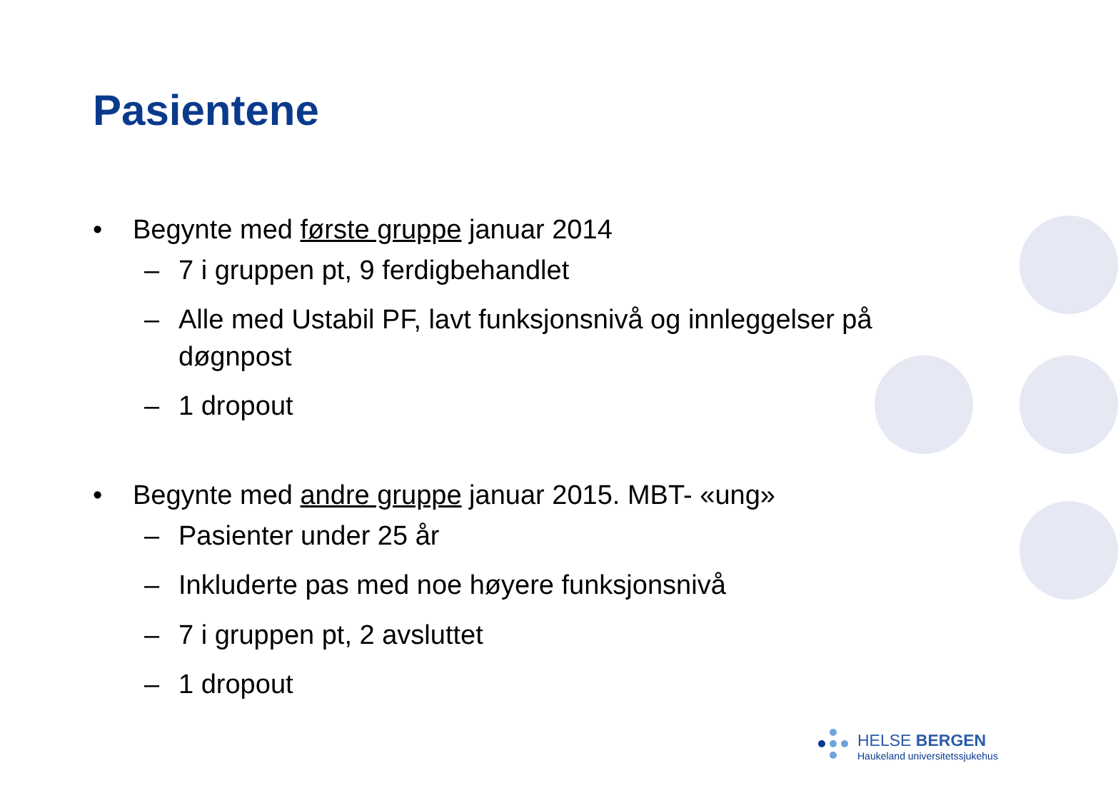Pasientene
• Begynte med første gruppe januar 2014
– 7 i gruppen pt, 9 ferdigbehandlet
– Alle med Ustabil PF, lavt funksjonsnivå og innleggelser på døgnpost
– 1 dropout
• Begynte med andre gruppe januar 2015. MBT- «ung»
– Pasienter under 25 år
– Inkluderte pas med noe høyere funksjonsnivå
– 7 i gruppen pt, 2 avsluttet
– 1 dropout
HELSE BERGEN
Haukeland universitetssjukehus